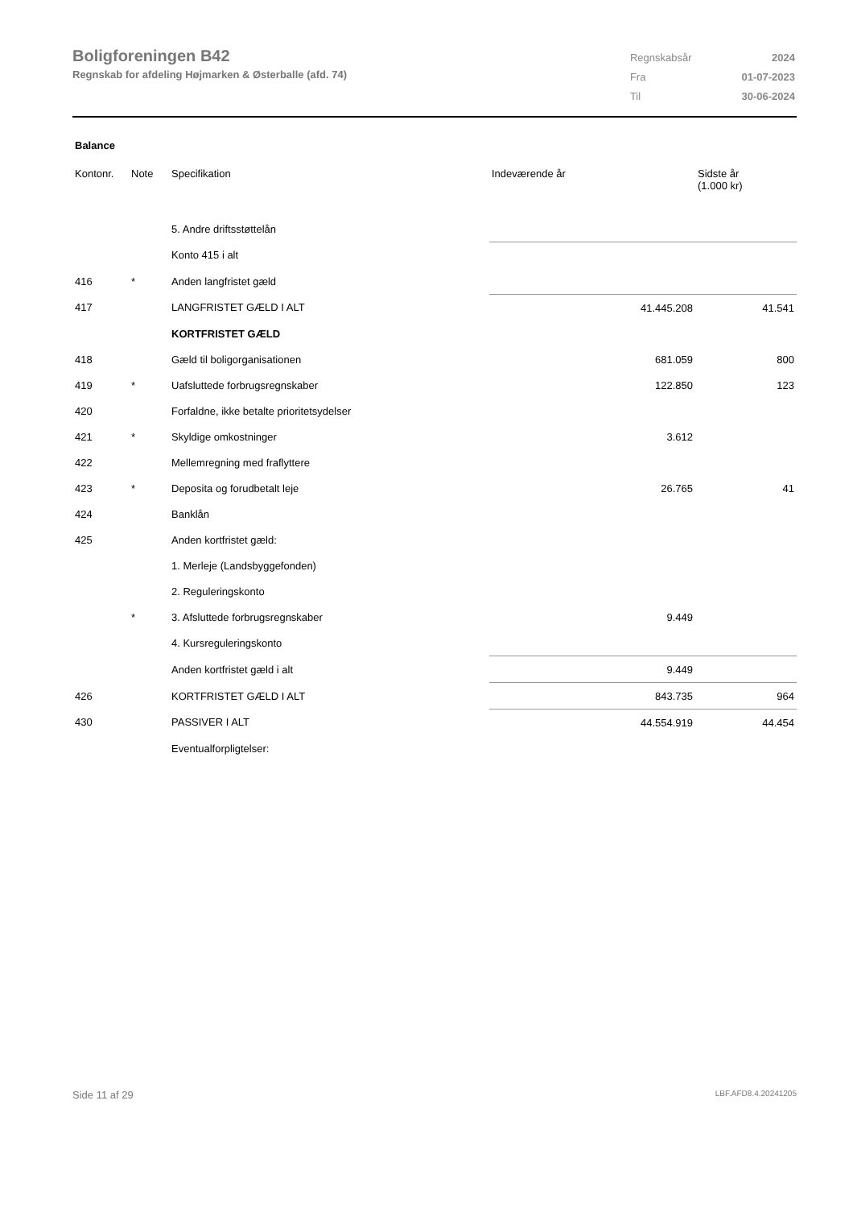Boligforeningen B42
Regnskab for afdeling Højmarken & Østerballe (afd. 74)
| Regnskabsår | 2024 |
| Fra | 01-07-2023 |
| Til | 30-06-2024 |
Balance
| Kontonr. | Note | Specifikation | Indeværende år | Sidste år (1.000 kr) |
| --- | --- | --- | --- | --- |
| | | 5. Andre driftsstøttelån | | |
| | | Konto 415 i alt | | |
| 416 | * | Anden langfristet gæld | | |
| 417 | | LANGFRISTET GÆLD I ALT | 41.445.208 | 41.541 |
| | | KORTFRISTET GÆLD | | |
| 418 | | Gæld til boligorganisationen | 681.059 | 800 |
| 419 | * | Uafsluttede forbrugsregnskaber | 122.850 | 123 |
| 420 | | Forfaldne, ikke betalte prioritetsydelser | | |
| 421 | * | Skyldige omkostninger | 3.612 | |
| 422 | | Mellemregning med fraflyttere | | |
| 423 | * | Deposita og forudbetalt leje | 26.765 | 41 |
| 424 | | Banklån | | |
| 425 | | Anden kortfristet gæld: | | |
| | | 1. Merleje (Landsbyggefonden) | | |
| | | 2. Reguleringskonto | | |
| | * | 3. Afsluttede forbrugsregnskaber | 9.449 | |
| | | 4. Kursreguleringskonto | | |
| | | Anden kortfristet gæld i alt | 9.449 | |
| 426 | | KORTFRISTET GÆLD I ALT | 843.735 | 964 |
| 430 | | PASSIVER I ALT | 44.554.919 | 44.454 |
| | | Eventualforpligtelser: | | |
Side 11 af 29 LBF.AFD8.4.20241205